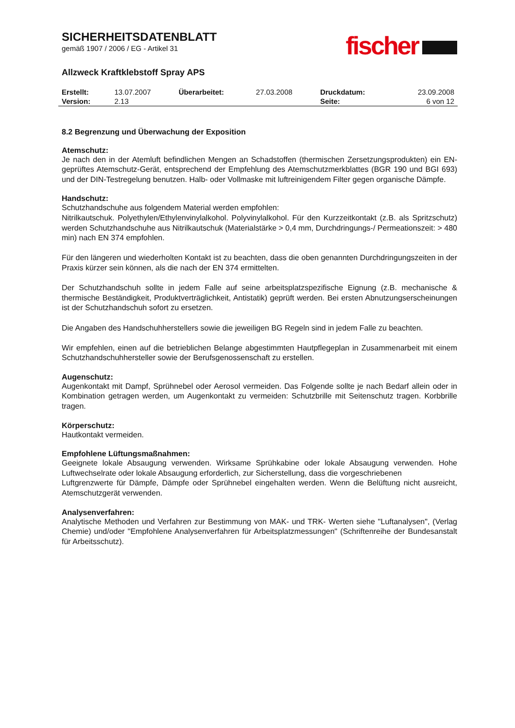fischer
SICHERHEITSDATENBLATT
gemäß 1907 / 2006 / EG - Artikel 31
Allzweck Kraftklebstoff Spray APS
| Erstellt: | 13.07.2007 | Überarbeitet: | 27.03.2008 | Druckdatum: | 23.09.2008 |
| Version: | 2.13 | | | Seite: | 6 von 12 |
8.2 Begrenzung und Überwachung der Exposition
Atemschutz:
Je nach den in der Atemluft befindlichen Mengen an Schadstoffen (thermischen Zersetzungsprodukten) ein EN-geprüftes Atemschutz-Gerät, entsprechend der Empfehlung des Atemschutzmerkblattes (BGR 190 und BGI 693) und der DIN-Testregelung benutzen. Halb- oder Vollmaske mit luftreinigendem Filter gegen organische Dämpfe.
Handschutz:
Schutzhandschuhe aus folgendem Material werden empfohlen:
Nitrilkautschuk. Polyethylen/Ethylenvinylalkohol. Polyvinylalkohol. Für den Kurzzeitkontakt (z.B. als Spritzschutz) werden Schutzhandschuhe aus Nitrilkautschuk (Materialstärke > 0,4 mm, Durchdringungs-/ Permeationszeit: > 480 min) nach EN 374 empfohlen.
Für den längeren und wiederholten Kontakt ist zu beachten, dass die oben genannten Durchdringungszeiten in der Praxis kürzer sein können, als die nach der EN 374 ermittelten.
Der Schutzhandschuh sollte in jedem Falle auf seine arbeitsplatzspezifische Eignung (z.B. mechanische & thermische Beständigkeit, Produktverträglichkeit, Antistatik) geprüft werden. Bei ersten Abnutzungserscheinungen ist der Schutzhandschuh sofort zu ersetzen.
Die Angaben des Handschuhherstellers sowie die jeweiligen BG Regeln sind in jedem Falle zu beachten.
Wir empfehlen, einen auf die betrieblichen Belange abgestimmten Hautpflegeplan in Zusammenarbeit mit einem Schutzhandschuhhersteller sowie der Berufsgenossenschaft zu erstellen.
Augenschutz:
Augenkontakt mit Dampf, Sprühnebel oder Aerosol vermeiden. Das Folgende sollte je nach Bedarf allein oder in Kombination getragen werden, um Augenkontakt zu vermeiden: Schutzbrille mit Seitenschutz tragen. Korbbrille tragen.
Körperschutz:
Hautkontakt vermeiden.
Empfohlene Lüftungsmaßnahmen:
Geeignete lokale Absaugung verwenden. Wirksame Sprühkabine oder lokale Absaugung verwenden. Hohe Luftwechselrate oder lokale Absaugung erforderlich, zur Sicherstellung, dass die vorgeschriebenen
Luftgrenzwerte für Dämpfe, Dämpfe oder Sprühnebel eingehalten werden. Wenn die Belüftung nicht ausreicht, Atemschutzgerät verwenden.
Analysenverfahren:
Analytische Methoden und Verfahren zur Bestimmung von MAK- und TRK- Werten siehe "Luftanalysen", (Verlag Chemie) und/oder "Empfohlene Analysenverfahren für Arbeitsplatzmessungen" (Schriftenreihe der Bundesanstalt für Arbeitsschutz).